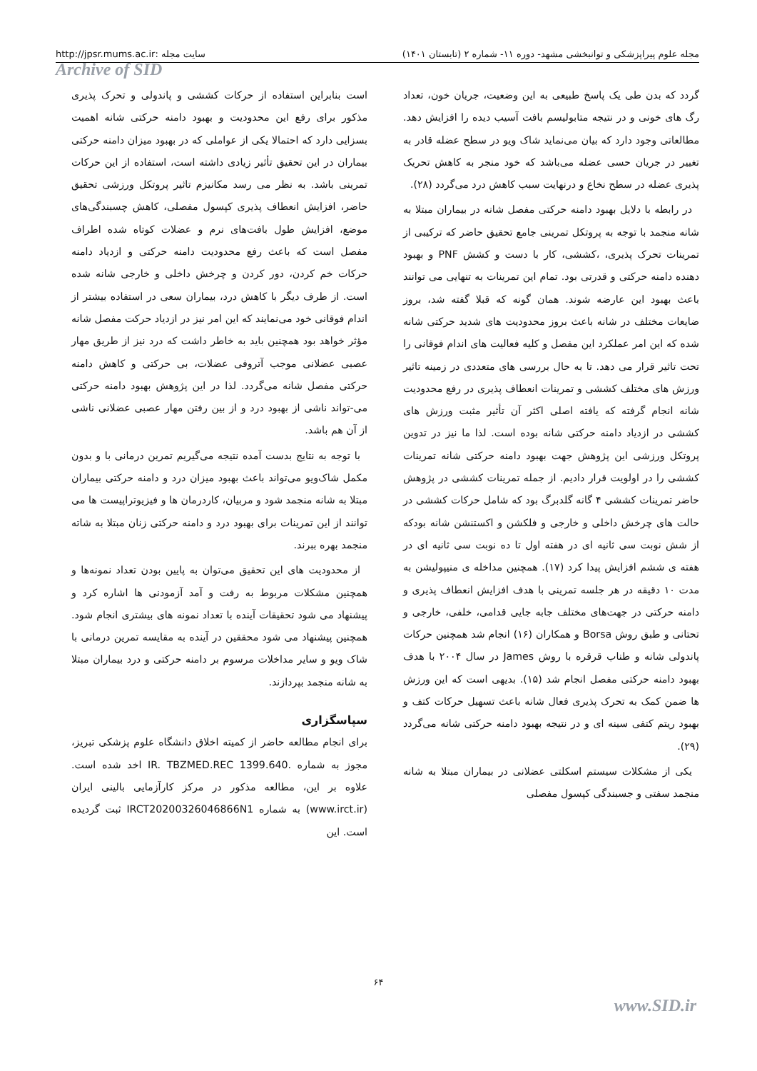مجله علوم پیراپزشکی و توانبخشی مشهد- دوره ۱۱- شماره ۲ (تابستان ۱۴۰۱) سایت مجله :http://jpsr.mums.ac.ir
Archive of SID
گردد که بدن طی یک پاسخ طبیعی به این وضعیت، جریان خون، تعداد رگ های خونی و در نتیجه متابولیسم بافت آسیب دیده را افزایش دهد. مطالعاتی وجود دارد که بیان می‌نماید شاک ویو در سطح عضله قادر به تغییر در جریان حسی عضله می‌باشد که خود منجر به کاهش تحریک پذیری عضله در سطح نخاع و درنهایت سبب کاهش درد می‌گردد (۲۸).
در رابطه با دلایل بهبود دامنه حرکتی مفصل شانه در بیماران مبتلا به شانه منجمد با توجه به پروتکل تمرینی جامع تحقیق حاضر که ترکیبی از تمرینات تحرک پذیری، ،کششی، کار با دست و کشش PNF و بهبود دهنده دامنه حرکتی و قدرتی بود. تمام این تمرینات به تنهایی می توانند باعث بهبود این عارضه شوند. همان گونه که قبلا گفته شد، بروز ضایعات مختلف در شانه باعث بروز محدودیت های شدید حرکتی شانه شده که این امر عملکرد این مفصل و کلیه فعالیت های اندام فوقانی را تحت تاثیر قرار می دهد. تا به حال بررسی های متعددی در زمینه تاثیر ورزش های مختلف کششی و تمرینات انعطاف پذیری در رفع محدودیت شانه انجام گرفته که یافته اصلی اکثر آن تأثیر مثبت ورزش های کششی در ازدیاد دامنه حرکتی شانه بوده است. لذا ما نیز در تدوین پروتکل ورزشی این پژوهش جهت بهبود دامنه حرکتی شانه تمرینات کششی را در اولویت قرار دادیم. از جمله تمرینات کششی در پژوهش حاضر تمرینات کششی ۴ گانه گلدبرگ بود که شامل حرکات کششی در حالت های چرخش داخلی و خارجی و فلکشن و اکستنشن شانه بودکه از شش نوبت سی ثانیه ای در هفته اول تا ده نوبت سی ثانیه ای در هفته ی ششم افزایش پیدا کرد (۱۷). همچنین مداخله ی منیپولیشن به مدت ۱۰ دقیقه در هر جلسه تمرینی با هدف افزایش انعطاف پذیری و دامنه حرکتی در جهت‌های مختلف جابه جایی قدامی، خلفی، خارجی و تحتانی و طبق روش Borsa و همکاران (۱۶) انجام شد همچنین حرکات پاندولی شانه و طناب قرقره با روش James در سال ۲۰۰۴ با هدف بهبود دامنه حرکتی مفصل انجام شد (۱۵). بدیهی است که این ورزش ها ضمن کمک به تحرک پذیری فعال شانه باعث تسهیل حرکات کتف و بهبود ریتم کتفی سینه ای و در نتیجه بهبود دامنه حرکتی شانه می‌گردد (۲۹).
یکی از مشکلات سیستم اسکلتی عضلانی در بیماران مبتلا به شانه منجمد سفتی و جسبندگی کپسول مفصلی
است بنابراین استفاده از حرکات کششی و پاندولی و تحرک پذیری مذکور برای رفع این محدودیت و بهبود دامنه حرکتی شانه اهمیت بسزایی دارد که احتمالا یکی از عواملی که در بهبود میزان دامنه حرکتی بیماران در این تحقیق تأثیر زیادی داشته است، استفاده از این حرکات تمرینی باشد. به نظر می رسد مکانیزم تاثیر پروتکل ورزشی تحقیق حاضر، افزایش انعطاف پذیری کپسول مفصلی، کاهش چسبندگی‌های موضع، افزایش طول بافت‌های نرم و عضلات کوتاه شده اطراف مفصل است که باعث رفع محدودیت دامنه حرکتی و ازدیاد دامنه حرکات خم کردن، دور کردن و چرخش داخلی و خارجی شانه شده است. از طرف دیگر با کاهش درد، بیماران سعی در استفاده بیشتر از اندام فوقانی خود می‌نمایند که این امر نیز در ازدیاد حرکت مفصل شانه مؤثر خواهد بود همچنین باید به خاطر داشت که درد نیز از طریق مهار عصبی عضلانی موجب آتروفی عضلات، بی حرکتی و کاهش دامنه حرکتی مفصل شانه می‌گردد. لذا در این پژوهش بهبود دامنه حرکتی می-تواند ناشی از بهبود درد و از بین رفتن مهار عصبی عضلانی ناشی از آن هم باشد.
با توجه به نتایج بدست آمده نتیجه می‌گیریم تمرین درمانی با و بدون مکمل شاک‌ویو می‌تواند باعث بهبود میزان درد و دامنه حرکتی بیماران مبتلا به شانه منجمد شود و مربیان، کاردرمان ها و فیزیوتراپیست ها می توانند از این تمرینات برای بهبود درد و دامنه حرکتی زنان مبتلا به شاته منجمد بهره ببرند.
از محدودیت های این تحقیق می‌توان به پایین بودن تعداد نمونه‌ها و همچنین مشکلات مربوط به رفت و آمد آزمودنی ها اشاره کرد و پیشنهاد می شود تحقیقات آینده با تعداد نمونه های بیشتری انجام شود. همچنین پیشنهاد می شود محققین در آینده به مقایسه تمرین درمانی با شاک ویو و سایر مداخلات مرسوم بر دامنه حرکتی و درد بیماران مبتلا به شانه منجمد بپردازند.
سپاسگزاری
برای انجام مطالعه حاضر از کمیته اخلاق دانشگاه علوم پزشکی تبریز، مجوز به شماره .IR. TBZMED.REC 1399.640 اخد شده است. علاوه بر این، مطالعه مذکور در مرکز کارآزمایی بالینی ایران (www.irct.ir) به شماره IRCT20200326046866N1 ثبت گردیده است. این
۶۴
www.SID.ir